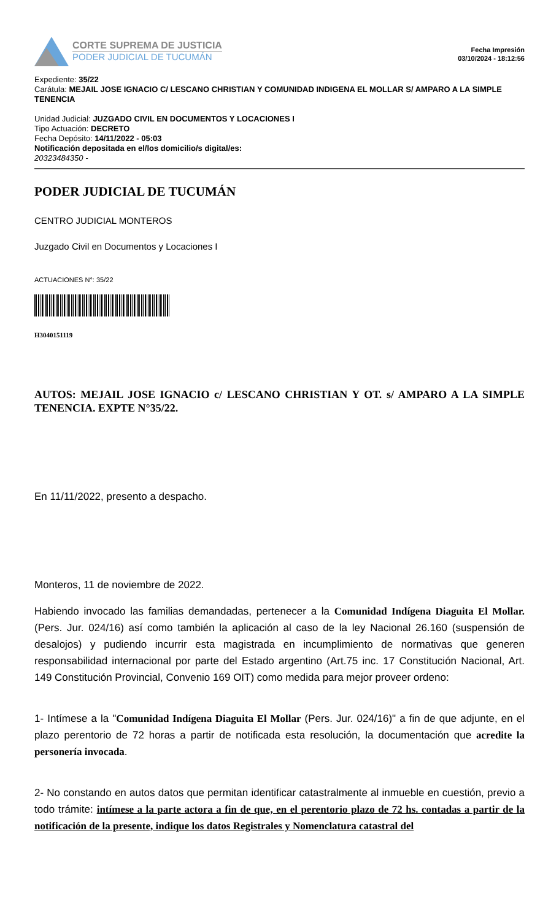CORTE SUPREMA DE JUSTICIA
PODER JUDICIAL DE TUCUMÁN
Fecha Impresión
03/10/2024 - 18:12:56
Expediente: 35/22
Carátula: MEJAIL JOSE IGNACIO C/ LESCANO CHRISTIAN Y COMUNIDAD INDIGENA EL MOLLAR S/ AMPARO A LA SIMPLE TENENCIA
Unidad Judicial: JUZGADO CIVIL EN DOCUMENTOS Y LOCACIONES I
Tipo Actuación: DECRETO
Fecha Depósito: 14/11/2022 - 05:03
Notificación depositada en el/los domicilio/s digital/es:
20323484350 -
PODER JUDICIAL DE TUCUMÁN
CENTRO JUDICIAL MONTEROS
Juzgado Civil en Documentos y Locaciones I
ACTUACIONES N°: 35/22
H3040151119
AUTOS: MEJAIL JOSE IGNACIO c/ LESCANO CHRISTIAN Y OT. s/ AMPARO A LA SIMPLE TENENCIA. EXPTE N°35/22.
En 11/11/2022, presento a despacho.
Monteros, 11 de noviembre de 2022.
Habiendo invocado las familias demandadas, pertenecer a la Comunidad Indígena Diaguita El Mollar. (Pers. Jur. 024/16) así como también la aplicación al caso de la ley Nacional 26.160 (suspensión de desalojos) y pudiendo incurrir esta magistrada en incumplimiento de normativas que generen responsabilidad internacional por parte del Estado argentino (Art.75 inc. 17 Constitución Nacional, Art. 149 Constitución Provincial, Convenio 169 OIT) como medida para mejor proveer ordeno:
1- Intímese a la "Comunidad Indígena Diaguita El Mollar (Pers. Jur. 024/16)" a fin de que adjunte, en el plazo perentorio de 72 horas a partir de notificada esta resolución, la documentación que acredite la personería invocada.
2- No constando en autos datos que permitan identificar catastralmente al inmueble en cuestión, previo a todo trámite: intímese a la parte actora a fin de que, en el perentorio plazo de 72 hs. contadas a partir de la notificación de la presente, indique los datos Registrales y Nomenclatura catastral del